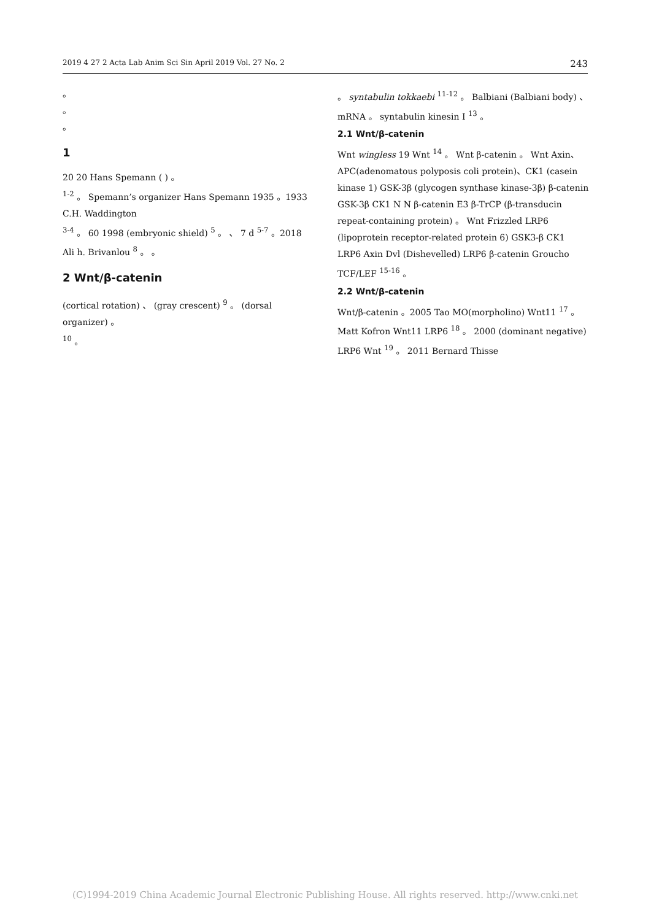2019 4 27 2 Acta Lab Anim Sci Sin April 2019 Vol. 27 No. 2 243
。
。
。
1
20 20 Hans Spemann ( ) 。
<sup>1-2</sup> 。 Spemann’s organizer Hans Spemann 1935 。1933 C.H. Waddington
<sup>3-4</sup> 。 60 1998 (embryonic shield) <sup>5</sup> 。 、 7 d <sup>5-7</sup> 。2018 Ali h. Brivanlou <sup>8</sup> 。 。
2 Wnt/β-catenin
(cortical rotation) 、 (gray crescent) <sup>9</sup> 。 (dorsal organizer) 。
<sup>10</sup> 。
。 syntabulin tokkaebi <sup>11-12</sup> 。 Balbiani (Balbiani body) 、 mRNA 。 syntabulin kinesin I <sup>13</sup> 。
2.1 Wnt/β-catenin
Wnt wingless 19 Wnt <sup>14</sup> 。 Wnt β-catenin 。 Wnt Axin、APC(adenomatous polyposis coli protein)、CK1 (casein kinase 1) GSK-3β (glycogen synthase kinase-3β) β-catenin GSK-3β CK1 N N β-catenin E3 β-TrCP (β-transducin repeat-containing protein) 。 Wnt Frizzled LRP6 (lipoprotein receptor-related protein 6) GSK3-β CK1 LRP6 Axin Dvl (Dishevelled) LRP6 β-catenin Groucho TCF/LEF <sup>15-16</sup> 。
2.2 Wnt/β-catenin
Wnt/β-catenin 。2005 Tao MO(morpholino) Wnt11 <sup>17</sup> 。 Matt Kofron Wnt11 LRP6 <sup>18</sup> 。 2000 (dominant negative) LRP6 Wnt <sup>19</sup> 。 2011 Bernard Thisse
(C)1994-2019 China Academic Journal Electronic Publishing House. All rights reserved. http://www.cnki.net